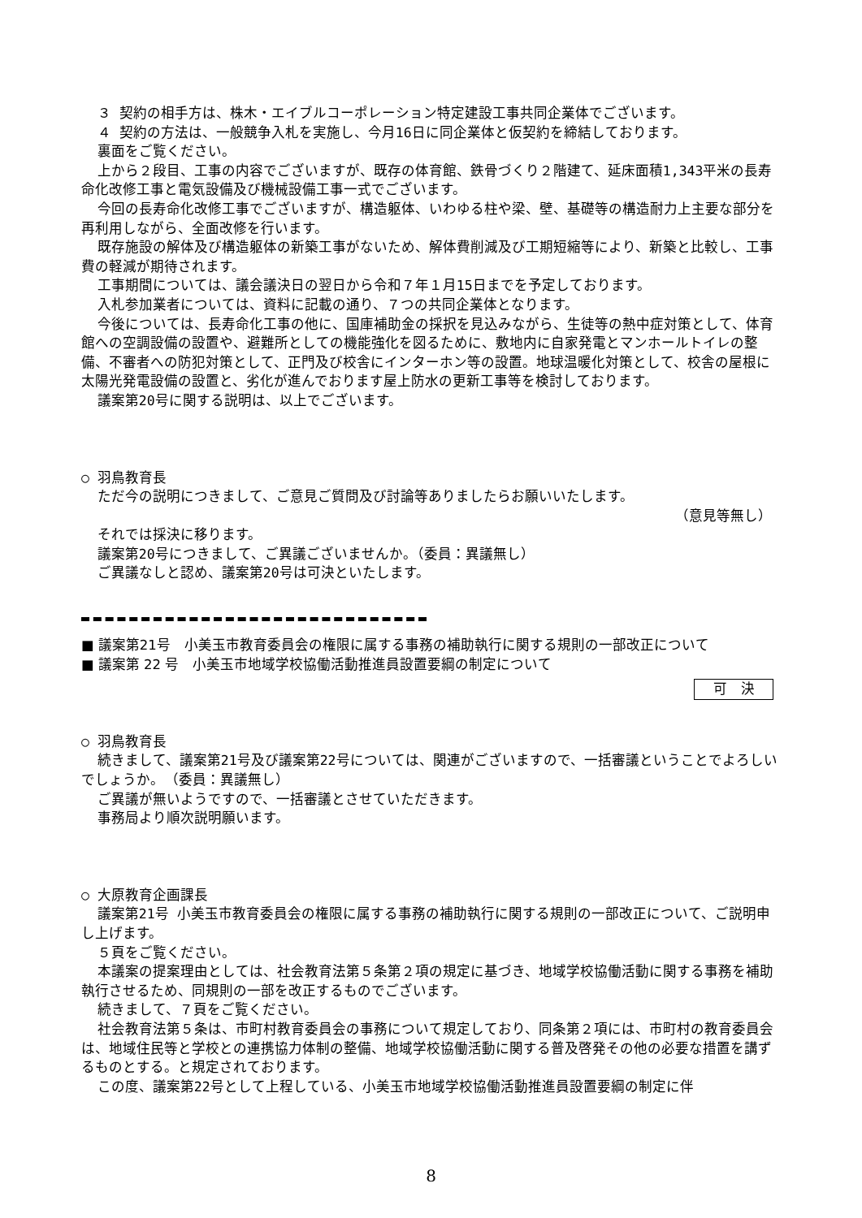３ 契約の相手方は、株木・エイブルコーポレーション特定建設工事共同企業体でございます。
４ 契約の方法は、一般競争入札を実施し、今月16日に同企業体と仮契約を締結しております。
裏面をご覧ください。
上から２段目、工事の内容でございますが、既存の体育館、鉄骨づくり２階建て、延床面積1,343平米の長寿命化改修工事と電気設備及び機械設備工事一式でございます。
今回の長寿命化改修工事でございますが、構造躯体、いわゆる柱や梁、壁、基礎等の構造耐力上主要な部分を再利用しながら、全面改修を行います。
既存施設の解体及び構造躯体の新築工事がないため、解体費削減及び工期短縮等により、新築と比較し、工事費の軽減が期待されます。
工事期間については、議会議決日の翌日から令和７年１月15日までを予定しております。
入札参加業者については、資料に記載の通り、７つの共同企業体となります。
今後については、長寿命化工事の他に、国庫補助金の採択を見込みながら、生徒等の熱中症対策として、体育館への空調設備の設置や、避難所としての機能強化を図るために、敷地内に自家発電とマンホールトイレの整備、不審者への防犯対策として、正門及び校舎にインターホン等の設置。地球温暖化対策として、校舎の屋根に太陽光発電設備の設置と、劣化が進んでおります屋上防水の更新工事等を検討しております。
議案第20号に関する説明は、以上でございます。
○ 羽鳥教育長
ただ今の説明につきまして、ご意見ご質問及び討論等ありましたらお願いいたします。
（意見等無し）
それでは採決に移ります。
議案第20号につきまして、ご異議ございませんか。（委員：異議無し）
ご異議なしと認め、議案第20号は可決といたします。
■ 議案第21号　小美玉市教育委員会の権限に属する事務の補助執行に関する規則の一部改正について
■ 議案第 22 号　小美玉市地域学校協働活動推進員設置要綱の制定について
可　決
○ 羽鳥教育長
続きまして、議案第21号及び議案第22号については、関連がございますので、一括審議ということでよろしいでしょうか。　（委員：異議無し）
ご異議が無いようですので、一括審議とさせていただきます。
事務局より順次説明願います。
○ 大原教育企画課長
議案第21号 小美玉市教育委員会の権限に属する事務の補助執行に関する規則の一部改正について、ご説明申し上げます。
５頁をご覧ください。
本議案の提案理由としては、社会教育法第５条第２項の規定に基づき、地域学校協働活動に関する事務を補助執行させるため、同規則の一部を改正するものでございます。
続きまして、７頁をご覧ください。
社会教育法第５条は、市町村教育委員会の事務について規定しており、同条第２項には、市町村の教育委員会は、地域住民等と学校との連携協力体制の整備、地域学校協働活動に関する普及啓発その他の必要な措置を講ずるものとする。と規定されております。
この度、議案第22号として上程している、小美玉市地域学校協働活動推進員設置要綱の制定に伴
8